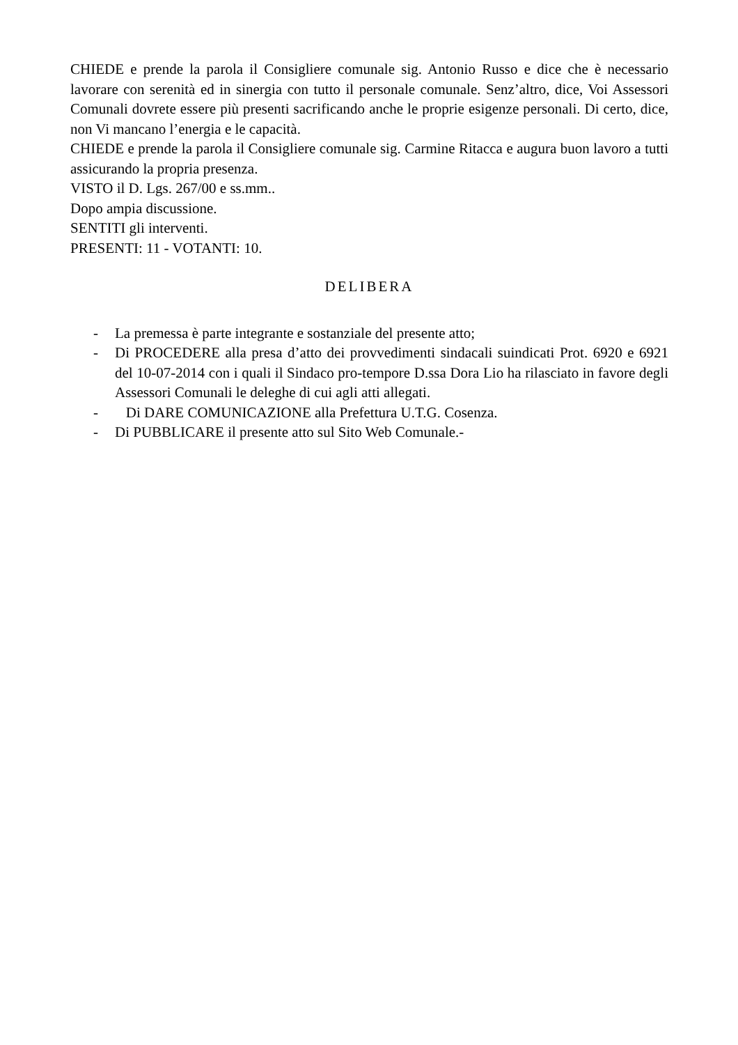CHIEDE e prende la parola il Consigliere comunale sig. Antonio Russo e dice che è necessario lavorare con serenità ed in sinergia con tutto il personale comunale. Senz’altro, dice, Voi Assessori Comunali dovrete essere più presenti sacrificando anche le proprie esigenze personali. Di certo, dice, non Vi mancano l’energia e le capacità.
CHIEDE e prende la parola il Consigliere comunale sig. Carmine Ritacca e augura buon lavoro a tutti assicurando la propria presenza.
VISTO il D. Lgs. 267/00 e ss.mm..
Dopo ampia discussione.
SENTITI gli interventi.
PRESENTI: 11 - VOTANTI: 10.
DELIBERA
- La premessa è parte integrante e sostanziale del presente atto;
- Di PROCEDERE alla presa d’atto dei provvedimenti sindacali suindicati Prot. 6920 e 6921 del 10-07-2014 con i quali il Sindaco pro-tempore D.ssa Dora Lio ha rilasciato in favore degli Assessori Comunali le deleghe di cui agli atti allegati.
- Di DARE COMUNICAZIONE alla Prefettura U.T.G. Cosenza.
- Di PUBBLICARE il presente atto sul Sito Web Comunale.-